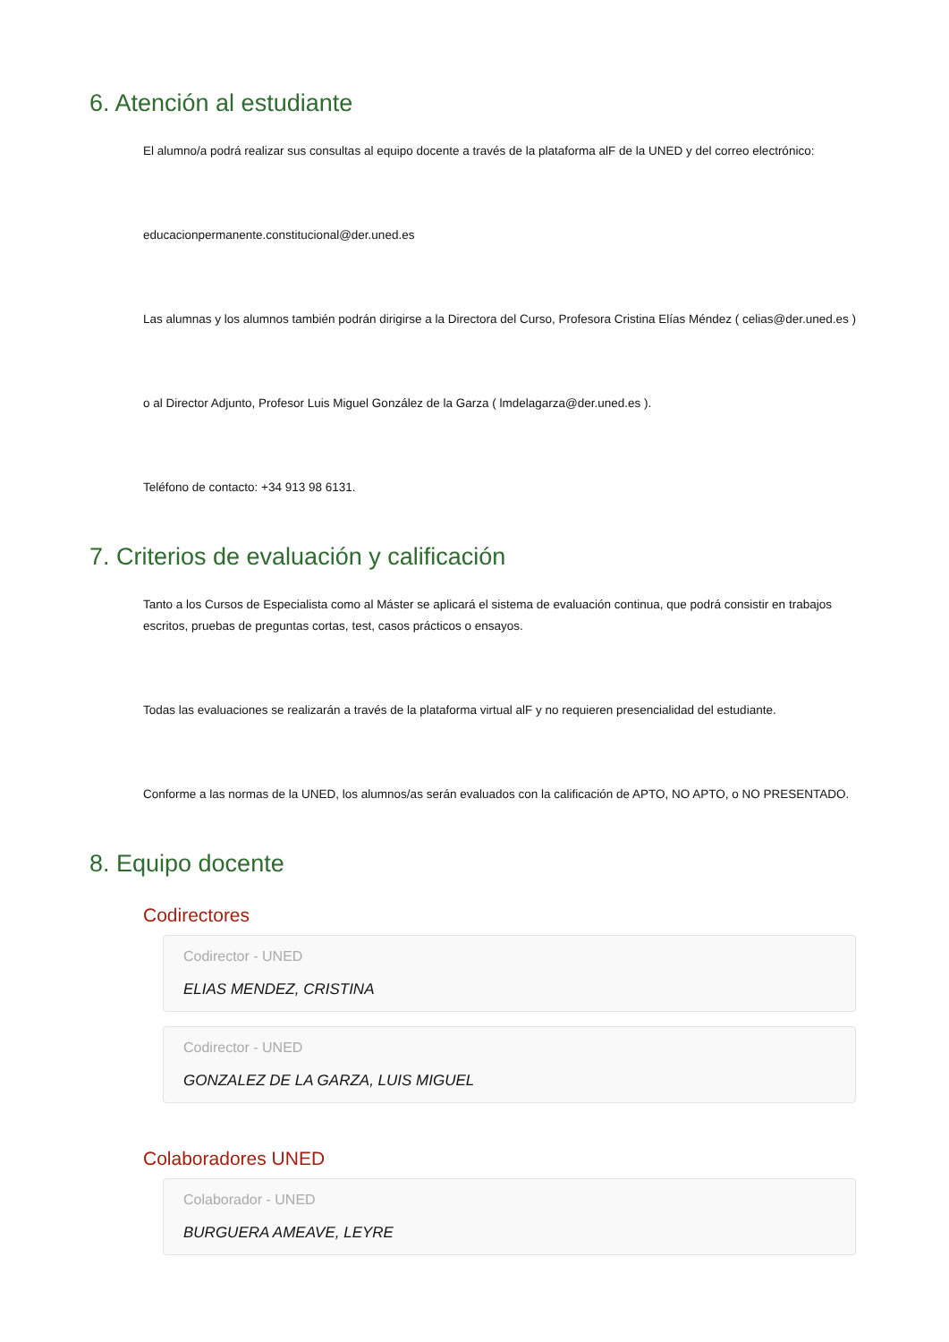6. Atención al estudiante
El alumno/a podrá realizar sus consultas al equipo docente a través de la plataforma alF de la UNED y del correo electrónico:
educacionpermanente.constitucional@der.uned.es
Las alumnas y los alumnos también podrán dirigirse a la Directora del Curso, Profesora Cristina Elías Méndez ( celias@der.uned.es )
o al Director Adjunto, Profesor Luis Miguel González de la Garza ( lmdelagarza@der.uned.es ).
Teléfono de contacto: +34 913 98 6131.
7. Criterios de evaluación y calificación
Tanto a los Cursos de Especialista como al Máster se aplicará el sistema de evaluación continua, que podrá consistir en trabajos escritos, pruebas de preguntas cortas, test, casos prácticos o ensayos.
Todas las evaluaciones se realizarán a través de la plataforma virtual alF y no requieren presencialidad del estudiante.
Conforme a las normas de la UNED, los alumnos/as serán evaluados con la calificación de APTO, NO APTO, o NO PRESENTADO.
8. Equipo docente
Codirectores
Codirector - UNED
ELIAS MENDEZ, CRISTINA
Codirector - UNED
GONZALEZ DE LA GARZA, LUIS MIGUEL
Colaboradores UNED
Colaborador - UNED
BURGUERA AMEAVE, LEYRE